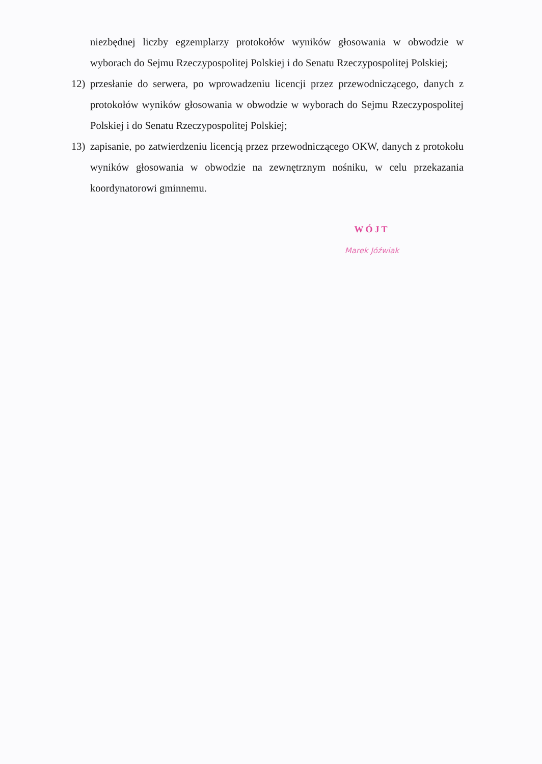niezbędnej liczby egzemplarzy protokołów wyników głosowania w obwodzie w wyborach do Sejmu Rzeczypospolitej Polskiej i do Senatu Rzeczypospolitej Polskiej;
12) przesłanie do serwera, po wprowadzeniu licencji przez przewodniczącego, danych z protokołów wyników głosowania w obwodzie w wyborach do Sejmu Rzeczypospolitej Polskiej i do Senatu Rzeczypospolitej Polskiej;
13) zapisanie, po zatwierdzeniu licencją przez przewodniczącego OKW, danych z protokołu wyników głosowania w obwodzie na zewnętrznym nośniku, w celu przekazania koordynatorowi gminnemu.
WÓJT
Marek Jóźwiak